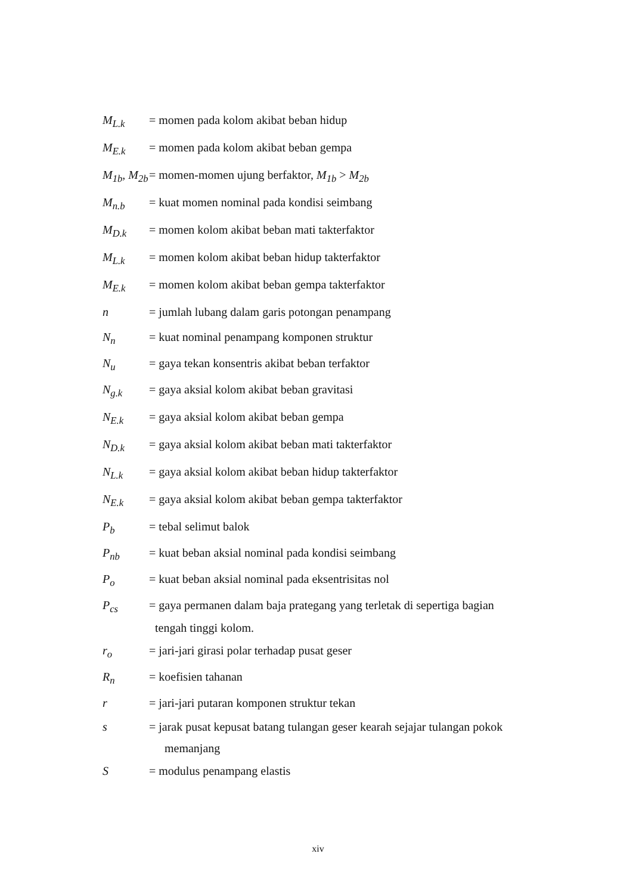M<sub>L.k</sub> = momen pada kolom akibat beban hidup
M<sub>E.k</sub> = momen pada kolom akibat beban gempa
M<sub>1b</sub>, M<sub>2b</sub>
= momen-momen ujung berfaktor, M<sub>1b</sub> > M<sub>2b</sub>
M<sub>n.b</sub> = kuat momen nominal pada kondisi seimbang
M<sub>D.k</sub> = momen kolom akibat beban mati takterfaktor
M<sub>L.k</sub> = momen kolom akibat beban hidup takterfaktor
M<sub>E.k</sub> = momen kolom akibat beban gempa takterfaktor
n = jumlah lubang dalam garis potongan penampang
N<sub>n</sub> = kuat nominal penampang komponen struktur
N<sub>u</sub> = gaya tekan konsentris akibat beban terfaktor
N<sub>g.k</sub> = gaya aksial kolom akibat beban gravitasi
N<sub>E.k</sub> = gaya aksial kolom akibat beban gempa
N<sub>D.k</sub> = gaya aksial kolom akibat beban mati takterfaktor
N<sub>L.k</sub> = gaya aksial kolom akibat beban hidup takterfaktor
N<sub>E.k</sub> = gaya aksial kolom akibat beban gempa takterfaktor
P<sub>b</sub> = tebal selimut balok
P<sub>nb</sub> = kuat beban aksial nominal pada kondisi seimbang
P<sub>o</sub> = kuat beban aksial nominal pada eksentrisitas nol
P<sub>cs</sub> = gaya permanen dalam baja prategang yang terletak di sepertiga bagian
tengah tinggi kolom.
r<sub>o</sub> = jari-jari girasi polar terhadap pusat geser
R<sub>n</sub> = koefisien tahanan
r = jari-jari putaran komponen struktur tekan
s = jarak pusat kepusat batang tulangan geser kearah sejajar tulangan pokok
memanjang
S = modulus penampang elastis
xiv